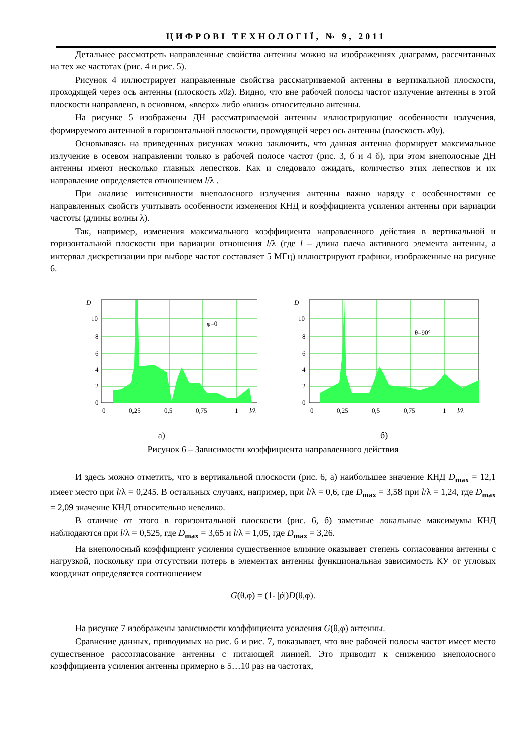ЦИФРОВІ ТЕХНОЛОГІЇ, № 9, 2011
Детальнее рассмотреть направленные свойства антенны можно на изображениях диаграмм, рассчитанных на тех же частотах (рис. 4 и рис. 5).
Рисунок 4 иллюстрирует направленные свойства рассматриваемой антенны в вертикальной плоскости, проходящей через ось антенны (плоскость x0z). Видно, что вне рабочей полосы частот излучение антенны в этой плоскости направлено, в основном, «вверх» либо «вниз» относительно антенны.
На рисунке 5 изображены ДН рассматриваемой антенны иллюстрирующие особенности излучения, формируемого антенной в горизонтальной плоскости, проходящей через ось антенны (плоскость x0y).
Основываясь на приведенных рисунках можно заключить, что данная антенна формирует максимальное излучение в осевом направлении только в рабочей полосе частот (рис. 3, б и 4 б), при этом внеполосные ДН антенны имеют несколько главных лепестков. Как и следовало ожидать, количество этих лепестков и их направление определяется отношением l/λ .
При анализе интенсивности внеполосного излучения антенны важно наряду с особенностями ее направленных свойств учитывать особенности изменения КНД и коэффициента усиления антенны при вариации частоты (длины волны λ).
Так, например, изменения максимального коэффициента направленного действия в вертикальной и горизонтальной плоскости при вариации отношения l/λ (где l – длина плеча активного элемента антенны, а интервал дискретизации при выборе частот составляет 5 МГц) иллюстрируют графики, изображенные на рисунке 6.
D
10
8
6
4
2
0
0
0,25
0,5
0,75
1
l/λ
φ=0
D
10
8
6
4
2
0
0
0,25
0,5
0,75
1
l/λ
θ=90°
а) б)
Рисунок 6 – Зависимости коэффициента направленного действия
И здесь можно отметить, что в вертикальной плоскости (рис. 6, а) наибольшее значение КНД D<sub>max</sub> = 12,1 имеет место при l/λ = 0,245. В остальных случаях, например, при l/λ = 0,6, где D<sub>max</sub> = 3,58 при l/λ = 1,24, где D<sub>max</sub> = 2,09 значение КНД относительно невелико.
В отличие от этого в горизонтальной плоскости (рис. 6, б) заметные локальные максимумы КНД наблюдаются при l/λ = 0,525, где D<sub>max</sub> = 3,65 и l/λ = 1,05, где D<sub>max</sub> = 3,26.
На внеполосный коэффициент усиления существенное влияние оказывает степень согласования антенны с нагрузкой, поскольку при отсутствии потерь в элементах антенны функциональная зависимость КУ от угловых координат определяется соотношением
G(θ,φ) = (1- |ṗ|)D(θ,φ).
На рисунке 7 изображены зависимости коэффициента усиления G(θ,φ) антенны.
Сравнение данных, приводимых на рис. 6 и рис. 7, показывает, что вне рабочей полосы частот имеет место существенное рассогласование антенны с питающей линией. Это приводит к снижению внеполосного коэффициента усиления антенны примерно в 5…10 раз на частотах,